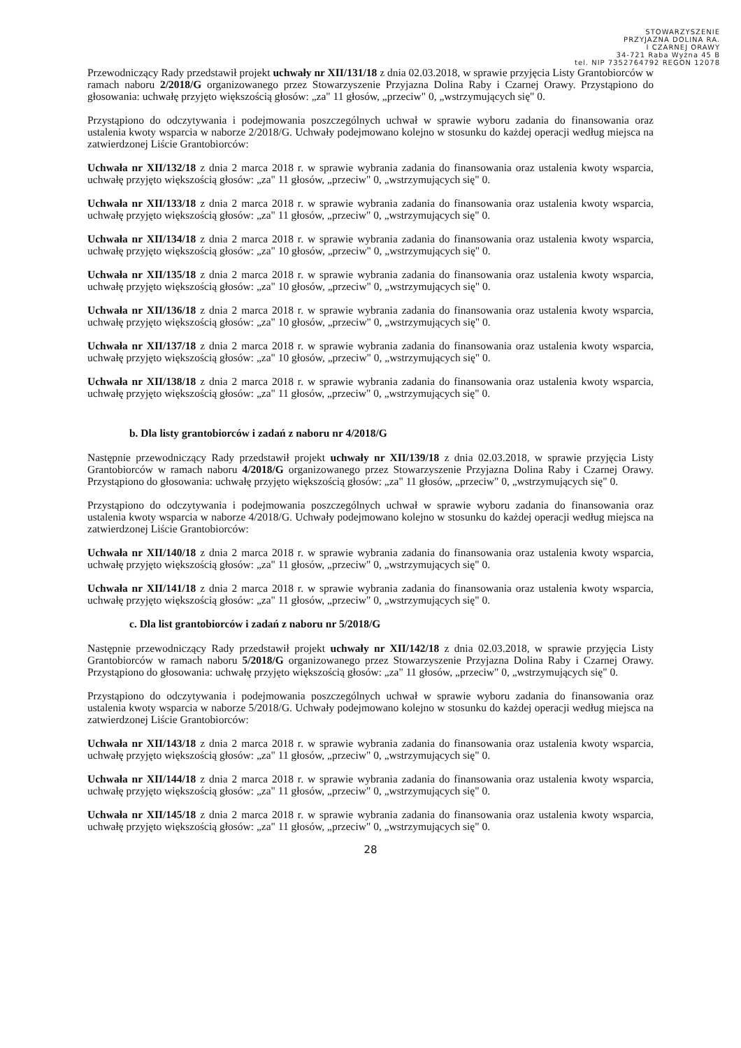STOWARZYSZENIE
PRZYJAZNA DOLINA RA.
I CZARNEJ ORAWY
34-721 Raba Wyżna 45 B
tel. NIP 7352764792 REGON 12078
Przewodniczący Rady przedstawił projekt uchwały nr XII/131/18 z dnia 02.03.2018, w sprawie przyjęcia Listy Grantobiorców w ramach naboru 2/2018/G organizowanego przez Stowarzyszenie Przyjazna Dolina Raby i Czarnej Orawy. Przystąpiono do głosowania: uchwałę przyjęto większością głosów: „za" 11 głosów, „przeciw" 0, „wstrzymujących się" 0.
Przystąpiono do odczytywania i podejmowania poszczególnych uchwał w sprawie wyboru zadania do finansowania oraz ustalenia kwoty wsparcia w naborze 2/2018/G. Uchwały podejmowano kolejno w stosunku do każdej operacji według miejsca na zatwierdzonej Liście Grantobiorców:
Uchwała nr XII/132/18 z dnia 2 marca 2018 r. w sprawie wybrania zadania do finansowania oraz ustalenia kwoty wsparcia, uchwałę przyjęto większością głosów: „za" 11 głosów, „przeciw" 0, „wstrzymujących się" 0.
Uchwała nr XII/133/18 z dnia 2 marca 2018 r. w sprawie wybrania zadania do finansowania oraz ustalenia kwoty wsparcia, uchwałę przyjęto większością głosów: „za" 11 głosów, „przeciw" 0, „wstrzymujących się" 0.
Uchwała nr XII/134/18 z dnia 2 marca 2018 r. w sprawie wybrania zadania do finansowania oraz ustalenia kwoty wsparcia, uchwałę przyjęto większością głosów: „za" 10 głosów, „przeciw" 0, „wstrzymujących się" 0.
Uchwała nr XII/135/18 z dnia 2 marca 2018 r. w sprawie wybrania zadania do finansowania oraz ustalenia kwoty wsparcia, uchwałę przyjęto większością głosów: „za" 10 głosów, „przeciw" 0, „wstrzymujących się" 0.
Uchwała nr XII/136/18 z dnia 2 marca 2018 r. w sprawie wybrania zadania do finansowania oraz ustalenia kwoty wsparcia, uchwałę przyjęto większością głosów: „za" 10 głosów, „przeciw" 0, „wstrzymujących się" 0.
Uchwała nr XII/137/18 z dnia 2 marca 2018 r. w sprawie wybrania zadania do finansowania oraz ustalenia kwoty wsparcia, uchwałę przyjęto większością głosów: „za" 10 głosów, „przeciw" 0, „wstrzymujących się" 0.
Uchwała nr XII/138/18 z dnia 2 marca 2018 r. w sprawie wybrania zadania do finansowania oraz ustalenia kwoty wsparcia, uchwałę przyjęto większością głosów: „za" 11 głosów, „przeciw" 0, „wstrzymujących się" 0.
b. Dla listy grantobiorców i zadań z naboru nr 4/2018/G
Następnie przewodniczący Rady przedstawił projekt uchwały nr XII/139/18 z dnia 02.03.2018, w sprawie przyjęcia Listy Grantobiorców w ramach naboru 4/2018/G organizowanego przez Stowarzyszenie Przyjazna Dolina Raby i Czarnej Orawy. Przystąpiono do głosowania: uchwałę przyjęto większością głosów: „za" 11 głosów, „przeciw" 0, „wstrzymujących się" 0.
Przystąpiono do odczytywania i podejmowania poszczególnych uchwał w sprawie wyboru zadania do finansowania oraz ustalenia kwoty wsparcia w naborze 4/2018/G. Uchwały podejmowano kolejno w stosunku do każdej operacji według miejsca na zatwierdzonej Liście Grantobiorców:
Uchwała nr XII/140/18 z dnia 2 marca 2018 r. w sprawie wybrania zadania do finansowania oraz ustalenia kwoty wsparcia, uchwałę przyjęto większością głosów: „za" 11 głosów, „przeciw" 0, „wstrzymujących się" 0.
Uchwała nr XII/141/18 z dnia 2 marca 2018 r. w sprawie wybrania zadania do finansowania oraz ustalenia kwoty wsparcia, uchwałę przyjęto większością głosów: „za" 11 głosów, „przeciw" 0, „wstrzymujących się" 0.
c. Dla list grantobiorców i zadań z naboru nr 5/2018/G
Następnie przewodniczący Rady przedstawił projekt uchwały nr XII/142/18 z dnia 02.03.2018, w sprawie przyjęcia Listy Grantobiorców w ramach naboru 5/2018/G organizowanego przez Stowarzyszenie Przyjazna Dolina Raby i Czarnej Orawy. Przystąpiono do głosowania: uchwałę przyjęto większością głosów: „za" 11 głosów, „przeciw" 0, „wstrzymujących się" 0.
Przystąpiono do odczytywania i podejmowania poszczególnych uchwał w sprawie wyboru zadania do finansowania oraz ustalenia kwoty wsparcia w naborze 5/2018/G. Uchwały podejmowano kolejno w stosunku do każdej operacji według miejsca na zatwierdzonej Liście Grantobiorców:
Uchwała nr XII/143/18 z dnia 2 marca 2018 r. w sprawie wybrania zadania do finansowania oraz ustalenia kwoty wsparcia, uchwałę przyjęto większością głosów: „za" 11 głosów, „przeciw" 0, „wstrzymujących się" 0.
Uchwała nr XII/144/18 z dnia 2 marca 2018 r. w sprawie wybrania zadania do finansowania oraz ustalenia kwoty wsparcia, uchwałę przyjęto większością głosów: „za" 11 głosów, „przeciw" 0, „wstrzymujących się" 0.
Uchwała nr XII/145/18 z dnia 2 marca 2018 r. w sprawie wybrania zadania do finansowania oraz ustalenia kwoty wsparcia, uchwałę przyjęto większością głosów: „za" 11 głosów, „przeciw" 0, „wstrzymujących się" 0.
28